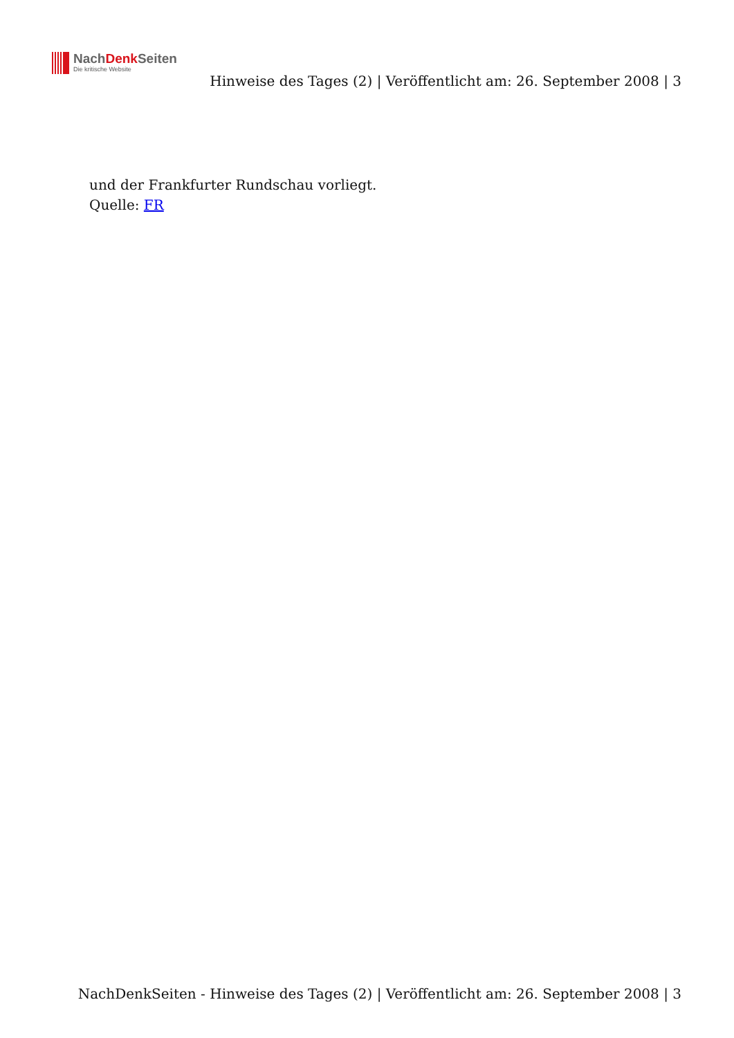NachDenk Seiten
Die kritische Website
Hinweise des Tages (2) | Veröffentlicht am: 26. September 2008 | 3
und der Frankfurter Rundschau vorliegt.
Quelle: FR
NachDenkSeiten - Hinweise des Tages (2) | Veröffentlicht am: 26. September 2008 | 3